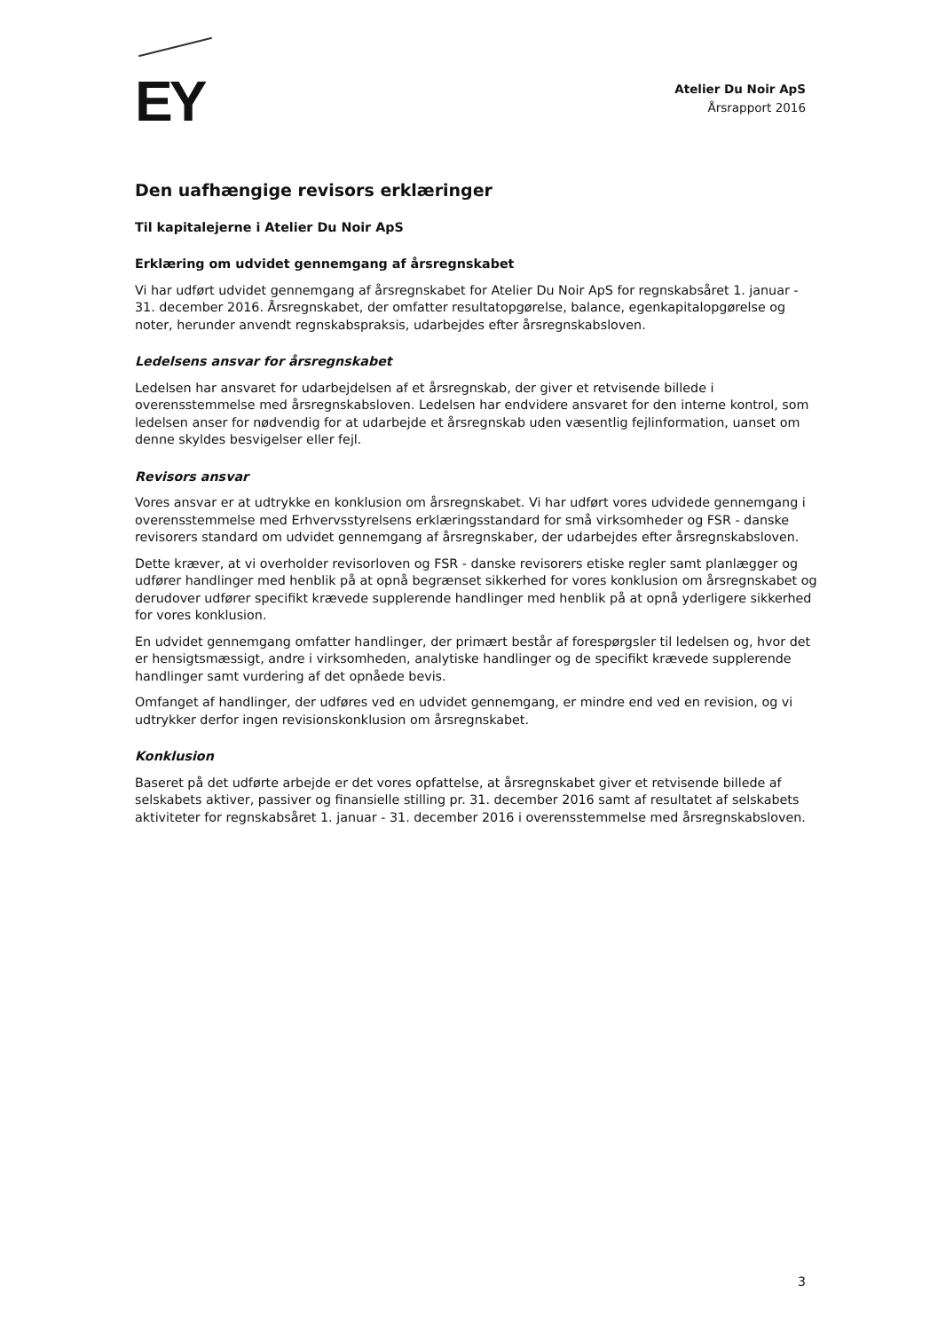EY
Atelier Du Noir ApS
Årsrapport 2016
Den uafhængige revisors erklæringer
Til kapitalejerne i Atelier Du Noir ApS
Erklæring om udvidet gennemgang af årsregnskabet
Vi har udført udvidet gennemgang af årsregnskabet for Atelier Du Noir ApS for regnskabsåret 1. januar - 31. december 2016. Årsregnskabet, der omfatter resultatopgørelse, balance, egenkapitalopgørelse og noter, herunder anvendt regnskabspraksis, udarbejdes efter årsregnskabsloven.
Ledelsens ansvar for årsregnskabet
Ledelsen har ansvaret for udarbejdelsen af et årsregnskab, der giver et retvisende billede i overensstemmelse med årsregnskabsloven. Ledelsen har endvidere ansvaret for den interne kontrol, som ledelsen anser for nødvendig for at udarbejde et årsregnskab uden væsentlig fejlinformation, uanset om denne skyldes besvigelser eller fejl.
Revisors ansvar
Vores ansvar er at udtrykke en konklusion om årsregnskabet. Vi har udført vores udvidede gennemgang i overensstemmelse med Erhvervsstyrelsens erklæringsstandard for små virksomheder og FSR - danske revisorers standard om udvidet gennemgang af årsregnskaber, der udarbejdes efter årsregnskabsloven.
Dette kræver, at vi overholder revisorloven og FSR - danske revisorers etiske regler samt planlægger og udfører handlinger med henblik på at opnå begrænset sikkerhed for vores konklusion om årsregnskabet og derudover udfører specifikt krævede supplerende handlinger med henblik på at opnå yderligere sikkerhed for vores konklusion.
En udvidet gennemgang omfatter handlinger, der primært består af forespørgsler til ledelsen og, hvor det er hensigtsmæssigt, andre i virksomheden, analytiske handlinger og de specifikt krævede supplerende handlinger samt vurdering af det opnåede bevis.
Omfanget af handlinger, der udføres ved en udvidet gennemgang, er mindre end ved en revision, og vi udtrykker derfor ingen revisionskonklusion om årsregnskabet.
Konklusion
Baseret på det udførte arbejde er det vores opfattelse, at årsregnskabet giver et retvisende billede af selskabets aktiver, passiver og finansielle stilling pr. 31. december 2016 samt af resultatet af selskabets aktiviteter for regnskabsåret 1. januar - 31. december 2016 i overensstemmelse med årsregnskabsloven.
3